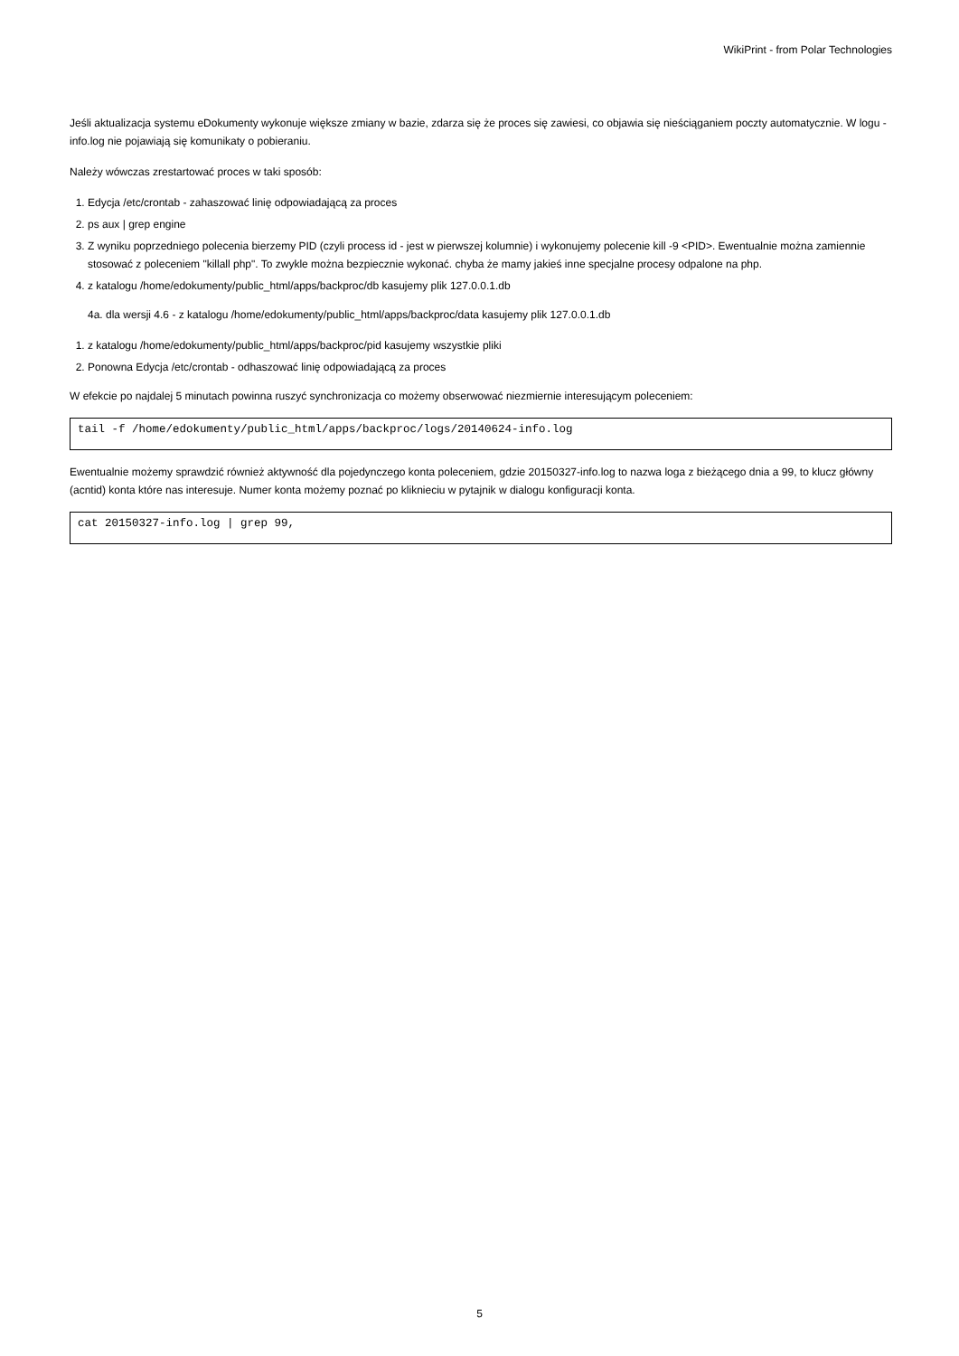WikiPrint - from Polar Technologies
Jeśli aktualizacja systemu eDokumenty wykonuje większe zmiany w bazie, zdarza się że proces się zawiesi, co objawia się nieściąganiem poczty automatycznie. W logu - info.log nie pojawiają się komunikaty o pobieraniu.
Należy wówczas zrestartować proces w taki sposób:
1. Edycja /etc/crontab - zahaszować linię odpowiadającą za proces
2. ps aux | grep engine
3. Z wyniku poprzedniego polecenia bierzemy PID (czyli process id - jest w pierwszej kolumnie) i wykonujemy polecenie kill -9 <PID>. Ewentualnie można zamiennie stosować z poleceniem "killall php". To zwykle można bezpiecznie wykonać. chyba że mamy jakieś inne specjalne procesy odpalone na php.
4. z katalogu /home/edokumenty/public_html/apps/backproc/db kasujemy plik 127.0.0.1.db
4a. dla wersji 4.6 - z katalogu /home/edokumenty/public_html/apps/backproc/data kasujemy plik 127.0.0.1.db
1. z katalogu /home/edokumenty/public_html/apps/backproc/pid kasujemy wszystkie pliki
2. Ponowna Edycja /etc/crontab - odhaszować linię odpowiadającą za proces
W efekcie po najdalej 5 minutach powinna ruszyć synchronizacja co możemy obserwować niezmiernie interesującym poleceniem:
tail -f /home/edokumenty/public_html/apps/backproc/logs/20140624-info.log
Ewentualnie możemy sprawdzić również aktywność dla pojedynczego konta poleceniem, gdzie 20150327-info.log to nazwa loga z bieżącego dnia a 99, to klucz główny (acntid) konta które nas interesuje. Numer konta możemy poznać po kliknieciu w pytajnik w dialogu konfiguracji konta.
cat 20150327-info.log | grep 99,
5